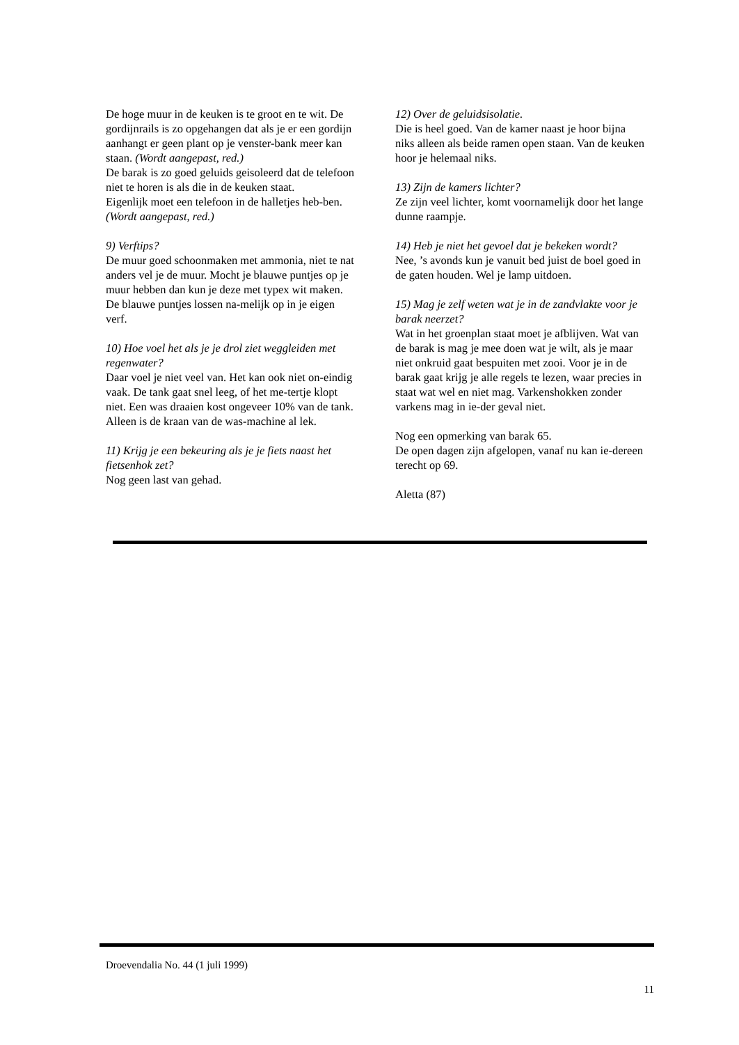De hoge muur in de keuken is te groot en te wit. De gordijnrails is zo opgehangen dat als je er een gordijn aanhangt er geen plant op je venster-bank meer kan staan. (Wordt aangepast, red.)
De barak is zo goed geluids geisoleerd dat de telefoon niet te horen is als die in de keuken staat.
Eigenlijk moet een telefoon in de halletjes heb-ben. (Wordt aangepast, red.)
9) Verftips?
De muur goed schoonmaken met ammonia, niet te nat anders vel je de muur. Mocht je blauwe puntjes op je muur hebben dan kun je deze met typex wit maken. De blauwe puntjes lossen na-melijk op in je eigen verf.
10) Hoe voel het als je je drol ziet weggleiden met regenwater?
Daar voel je niet veel van. Het kan ook niet on-eindig vaak. De tank gaat snel leeg, of het me-tertje klopt niet. Een was draaien kost ongeveer 10% van de tank. Alleen is de kraan van de was-machine al lek.
11) Krijg je een bekeuring als je je fiets naast het fietsenhok zet?
Nog geen last van gehad.
12) Over de geluidsisolatie.
Die is heel goed. Van de kamer naast je hoor bijna niks alleen als beide ramen open staan. Van de keuken hoor je helemaal niks.
13) Zijn de kamers lichter?
Ze zijn veel lichter, komt voornamelijk door het lange dunne raampje.
14) Heb je niet het gevoel dat je bekeken wordt?
Nee, ’s avonds kun je vanuit bed juist de boel goed in de gaten houden. Wel je lamp uitdoen.
15) Mag je zelf weten wat je in de zandvlakte voor je barak neerzet?
Wat in het groenplan staat moet je afblijven. Wat van de barak is mag je mee doen wat je wilt, als je maar niet onkruid gaat bespuiten met zooi. Voor je in de barak gaat krijg je alle regels te lezen, waar precies in staat wat wel en niet mag. Varkenshokken zonder varkens mag in ie-der geval niet.
Nog een opmerking van barak 65.
De open dagen zijn afgelopen, vanaf nu kan ie-dereen terecht op 69.
Aletta (87)
Droevendalia No. 44 (1 juli 1999)
11